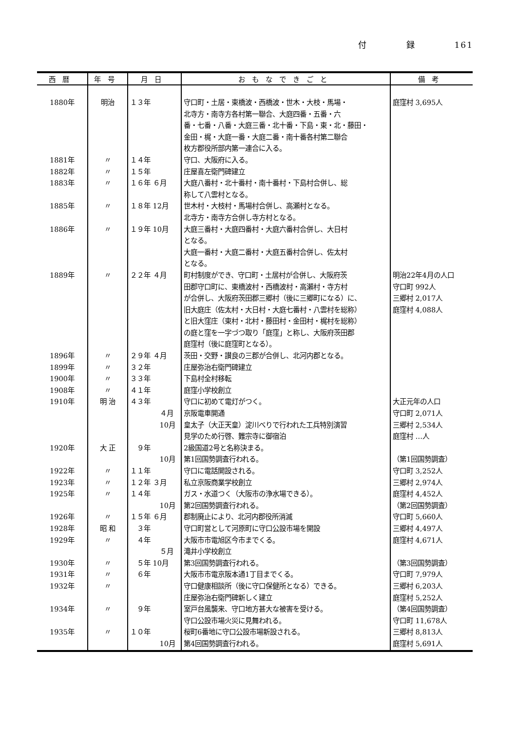付 録 161
| 西暦 | 年号 | 月日 | おもなできごと | 備考 |
| --- | --- | --- | --- | --- |
| 1880年 | 明治 | １３年 | 守口町・土居・東橋波・西橋波・世木・大枝・馬場・ 北寺方・南寺方各村第一聯合、大庭四番・五番・六 番・七番・八番・大庭三番・北十番・下島・東・北・藤田・ 金田・梶・大庭一番・大庭二番・南十番各村第二聯合 枚方郡役所部内第一連合に入る。 | 庭窪村 3,695人 |
| 1881年 | 〃 | １４年 | 守口、大阪府に入る。 | |
| 1882年 | 〃 | １５年 | 庄屋喜左衛門碑建立 | |
| 1883年 | 〃 | １６年 ６月 | 大庭八番村・北十番村・南十番村・下島村合併し、総 称して八雲村となる。 | |
| 1885年 | 〃 | １８年 12月 | 世木村・大枝村・馬場村合併し、高瀬村となる。 北寺方・南寺方合併し寺方村となる。 | |
| 1886年 | 〃 | １９年 10月 | 大庭三番村・大庭四番村・大庭六番村合併し、大日村 となる。 大庭一番村・大庭二番村・大庭五番村合併し、佐太村 となる。 | |
| 1889年 | 〃 | ２２年 ４月 | 町村制度ができ、守口町・土居村が合併し、大阪府茨 田郡守口町に、東橋波村・西橋波村・高瀬村・寺方村 が合併し、大阪府茨田郡三郷村（後に三郷町になる）に、 旧大庭庄（佐太村・大日村・大庭七番村・八雲村を総称） と旧大窪庄（東村・北村・藤田村・金田村・梶村を総称） の庭と窪を一字づつ取り「庭窪」と称し、大阪府茨田郡 庭窪村（後に庭窪町となる）。 | 明治22年4月の人口 守口町 992人 三郷村 2,017人 庭窪村 4,088人 |
| 1896年 | 〃 | ２９年 ４月 | 茨田・交野・讃良の三郡が合併し、北河内郡となる。 | |
| 1899年 | 〃 | ３２年 | 庄屋弥治右衛門碑建立 | |
| 1900年 | 〃 | ３３年 | 下島村全村移転 | |
| 1908年 | 〃 | ４１年 | 庭窪小学校創立 | |
| 1910年 | 明 治 | ４３年 ４月 10月 | 守口に初めて電灯がつく。 京阪電車開通 皇太子（大正天皇）淀川べりで行われた工兵特別演習 見学のため行啓、難宗寺に御宿泊 | 大正元年の人口 守口町 2,071人 三郷村 2,534人 庭窪村 …人 |
| 1920年 | 大 正 | ９年 10月 | 2級国道2号と名称決まる。 第1回国勢調査行われる。 | （第1回国勢調査） |
| 1922年 | 〃 | １１年 | 守口に電話開設される。 | 守口町 3,252人 |
| 1923年 | 〃 | １２年 ３月 | 私立京阪商業学校創立 | 三郷村 2,974人 |
| 1925年 | 〃 | １４年 10月 | ガス・水道つく（大阪市の浄水場できる）。 第2回国勢調査行われる。 | 庭窪村 4,452人 （第2回国勢調査） |
| 1926年 | 〃 | １５年 ６月 | 郡制廃止により、北河内郡役所消滅 | 守口町 5,660人 |
| 1928年 | 昭 和 | ３年 | 守口町営として河原町に守口公設市場を開設 | 三郷村 4,497人 |
| 1929年 | 〃 | ４年 ５月 | 大阪市市電旭区今市までくる。 滝井小学校創立 | 庭窪村 4,671人 |
| 1930年 | 〃 | ５年 10月 | 第3回国勢調査行われる。 | （第3回国勢調査） |
| 1931年 | 〃 | ６年 | 大阪市市電京阪本通1丁目までくる。 | 守口町 7,979人 |
| 1932年 | 〃 | | 守口健康相談所（後に守口保健所となる）できる。 庄屋弥治右衛門碑新しく建立 | 三郷村 6,203人 庭窪村 5,252人 |
| 1934年 | 〃 | ９年 | 室戸台風襲来、守口地方甚大な被害を受ける。 守口公設市場火災に見舞われる。 | （第4回国勢調査） 守口町 11,678人 |
| 1935年 | 〃 | １０年 10月 | 桜町6番地に守口公設市場新設される。 第4回国勢調査行われる。 | 三郷村 8,813人 庭窪村 5,691人 |